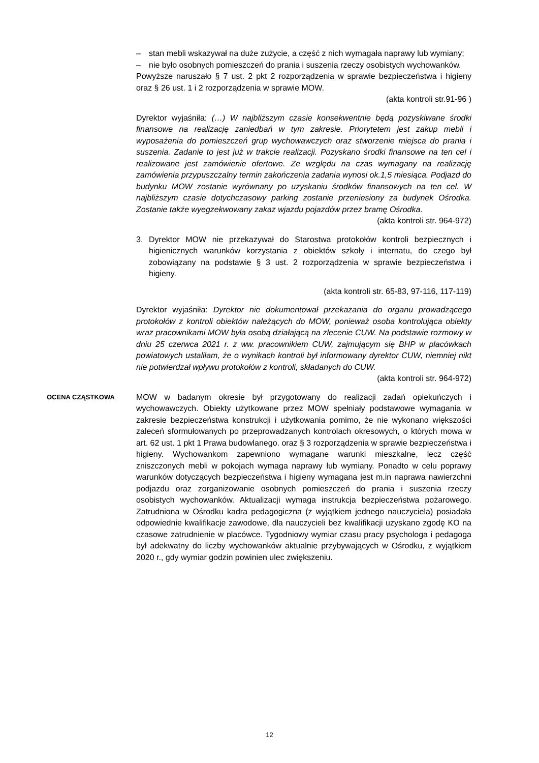– stan mebli wskazywał na duże zużycie, a część z nich wymagała naprawy lub wymiany;
– nie było osobnych pomieszczeń do prania i suszenia rzeczy osobistych wychowanków.
Powyższe naruszało § 7 ust. 2 pkt 2 rozporządzenia w sprawie bezpieczeństwa i higieny oraz § 26 ust. 1 i 2 rozporządzenia w sprawie MOW.
(akta kontroli str.91-96 )
Dyrektor wyjaśniła: (…) W najbliższym czasie konsekwentnie będą pozyskiwane środki finansowe na realizację zaniedbań w tym zakresie. Priorytetem jest zakup mebli i wyposażenia do pomieszczeń grup wychowawczych oraz stworzenie miejsca do prania i suszenia. Zadanie to jest już w trakcie realizacji. Pozyskano środki finansowe na ten cel i realizowane jest zamówienie ofertowe. Ze względu na czas wymagany na realizację zamówienia przypuszczalny termin zakończenia zadania wynosi ok.1,5 miesiąca. Podjazd do budynku MOW zostanie wyrównany po uzyskaniu środków finansowych na ten cel. W najbliższym czasie dotychczasowy parking zostanie przeniesiony za budynek Ośrodka. Zostanie także wyegzekwowany zakaz wjazdu pojazdów przez bramę Ośrodka.
(akta kontroli str. 964-972)
3. Dyrektor MOW nie przekazywał do Starostwa protokołów kontroli bezpiecznych i higienicznych warunków korzystania z obiektów szkoły i internatu, do czego był zobowiązany na podstawie § 3 ust. 2 rozporządzenia w sprawie bezpieczeństwa i higieny.
(akta kontroli str. 65-83, 97-116, 117-119)
Dyrektor wyjaśniła: Dyrektor nie dokumentował przekazania do organu prowadzącego protokołów z kontroli obiektów należących do MOW, ponieważ osoba kontrolująca obiekty wraz pracownikami MOW była osobą działającą na zlecenie CUW. Na podstawie rozmowy w dniu 25 czerwca 2021 r. z ww. pracownikiem CUW, zajmującym się BHP w placówkach powiatowych ustaliłam, że o wynikach kontroli był informowany dyrektor CUW, niemniej nikt nie potwierdzał wpływu protokołów z kontroli, składanych do CUW.
(akta kontroli str. 964-972)
OCENA CZĄSTKOWA
MOW w badanym okresie był przygotowany do realizacji zadań opiekuńczych i wychowawczych. Obiekty użytkowane przez MOW spełniały podstawowe wymagania w zakresie bezpieczeństwa konstrukcji i użytkowania pomimo, że nie wykonano większości zaleceń sformułowanych po przeprowadzanych kontrolach okresowych, o których mowa w art. 62 ust. 1 pkt 1 Prawa budowlanego. oraz § 3 rozporządzenia w sprawie bezpieczeństwa i higieny. Wychowankom zapewniono wymagane warunki mieszkalne, lecz część zniszczonych mebli w pokojach wymaga naprawy lub wymiany. Ponadto w celu poprawy warunków dotyczących bezpieczeństwa i higieny wymagana jest m.in naprawa nawierzchni podjazdu oraz zorganizowanie osobnych pomieszczeń do prania i suszenia rzeczy osobistych wychowanków. Aktualizacji wymaga instrukcja bezpieczeństwa pożarowego. Zatrudniona w Ośrodku kadra pedagogiczna (z wyjątkiem jednego nauczyciela) posiadała odpowiednie kwalifikacje zawodowe, dla nauczycieli bez kwalifikacji uzyskano zgodę KO na czasowe zatrudnienie w placówce. Tygodniowy wymiar czasu pracy psychologa i pedagoga był adekwatny do liczby wychowanków aktualnie przybywających w Ośrodku, z wyjątkiem 2020 r., gdy wymiar godzin powinien ulec zwiększeniu.
12